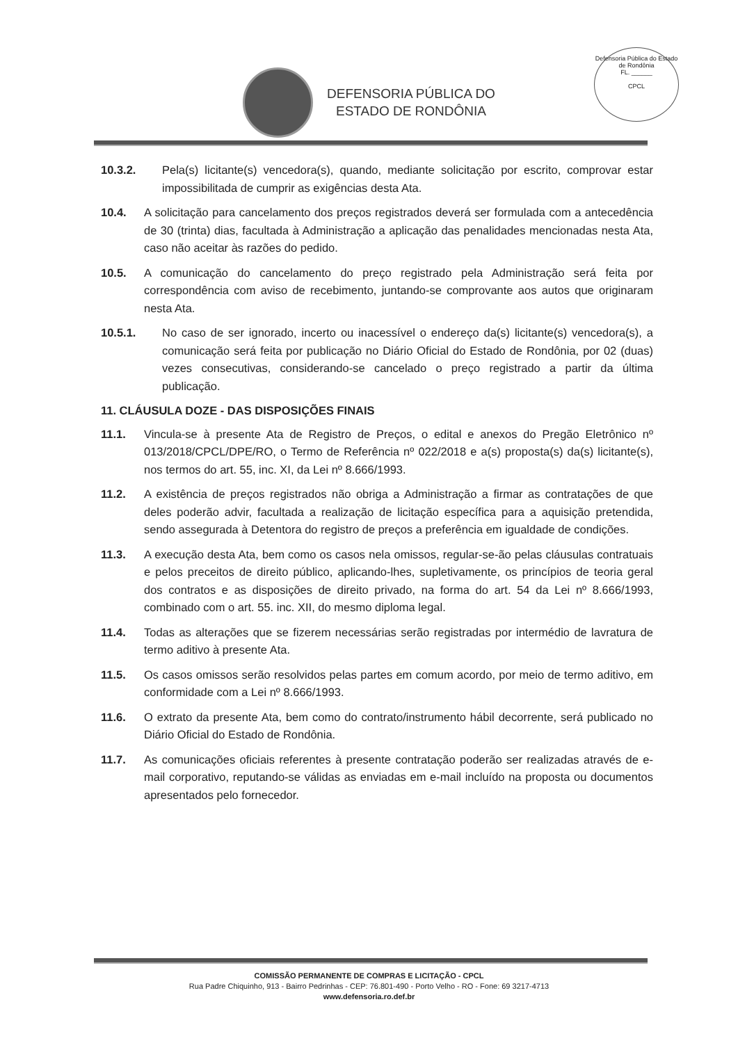DEFENSORIA PÚBLICA DO
ESTADO DE RONDÔNIA
Defensoria Pública do Estado de Rondônia
FL. ______
CPCL
10.3.2. Pela(s) licitante(s) vencedora(s), quando, mediante solicitação por escrito, comprovar estar impossibilitada de cumprir as exigências desta Ata.
10.4. A solicitação para cancelamento dos preços registrados deverá ser formulada com a antecedência de 30 (trinta) dias, facultada à Administração a aplicação das penalidades mencionadas nesta Ata, caso não aceitar às razões do pedido.
10.5. A comunicação do cancelamento do preço registrado pela Administração será feita por correspondência com aviso de recebimento, juntando-se comprovante aos autos que originaram nesta Ata.
10.5.1. No caso de ser ignorado, incerto ou inacessível o endereço da(s) licitante(s) vencedora(s), a comunicação será feita por publicação no Diário Oficial do Estado de Rondônia, por 02 (duas) vezes consecutivas, considerando-se cancelado o preço registrado a partir da última publicação.
11. CLÁUSULA DOZE - DAS DISPOSIÇÕES FINAIS
11.1. Vincula-se à presente Ata de Registro de Preços, o edital e anexos do Pregão Eletrônico nº 013/2018/CPCL/DPE/RO, o Termo de Referência nº 022/2018 e a(s) proposta(s) da(s) licitante(s), nos termos do art. 55, inc. XI, da Lei nº 8.666/1993.
11.2. A existência de preços registrados não obriga a Administração a firmar as contratações de que deles poderão advir, facultada a realização de licitação específica para a aquisição pretendida, sendo assegurada à Detentora do registro de preços a preferência em igualdade de condições.
11.3. A execução desta Ata, bem como os casos nela omissos, regular-se-ão pelas cláusulas contratuais e pelos preceitos de direito público, aplicando-lhes, supletivamente, os princípios de teoria geral dos contratos e as disposições de direito privado, na forma do art. 54 da Lei nº 8.666/1993, combinado com o art. 55. inc. XII, do mesmo diploma legal.
11.4. Todas as alterações que se fizerem necessárias serão registradas por intermédio de lavratura de termo aditivo à presente Ata.
11.5. Os casos omissos serão resolvidos pelas partes em comum acordo, por meio de termo aditivo, em conformidade com a Lei nº 8.666/1993.
11.6. O extrato da presente Ata, bem como do contrato/instrumento hábil decorrente, será publicado no Diário Oficial do Estado de Rondônia.
11.7. As comunicações oficiais referentes à presente contratação poderão ser realizadas através de e-mail corporativo, reputando-se válidas as enviadas em e-mail incluído na proposta ou documentos apresentados pelo fornecedor.
COMISSÃO PERMANENTE DE COMPRAS E LICITAÇÃO - CPCL
Rua Padre Chiquinho, 913 - Bairro Pedrinhas - CEP: 76.801-490 - Porto Velho - RO - Fone: 69 3217-4713
www.defensoria.ro.def.br